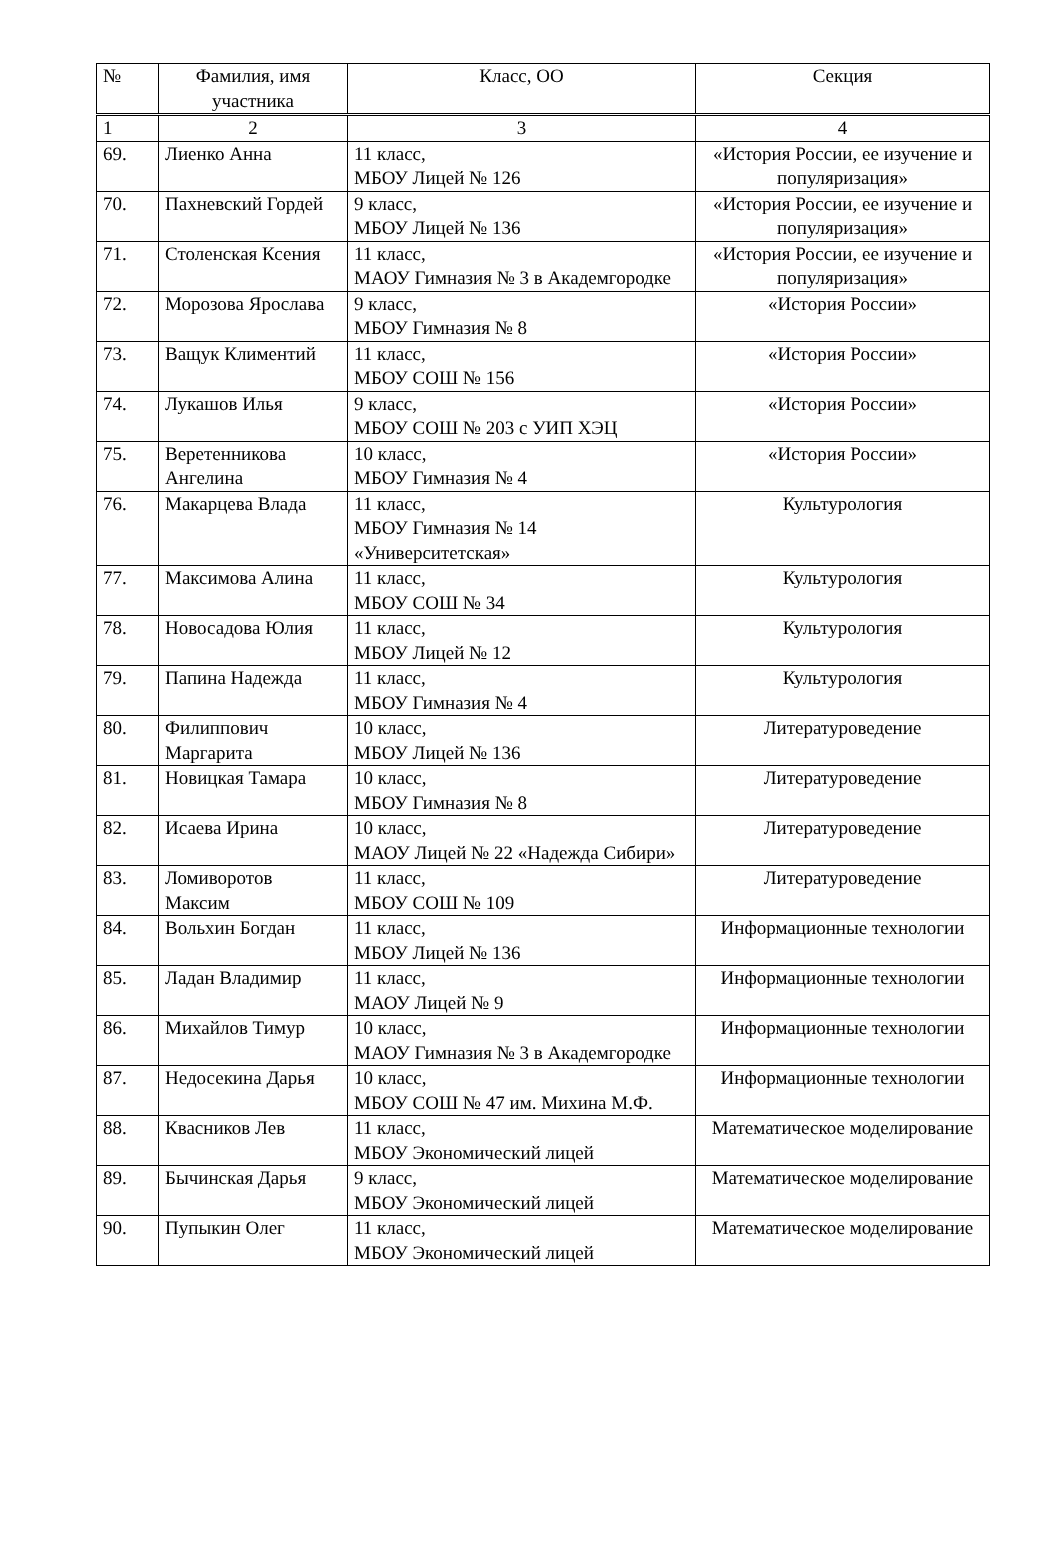| № | Фамилия, имя участника | Класс, ОО | Секция |
| --- | --- | --- | --- |
| 1 | 2 | 3 | 4 |
| 69. | Лиенко Анна | 11 класс, МБОУ Лицей № 126 | «История России, ее изучение и популяризация» |
| 70. | Пахневский Гордей | 9 класс, МБОУ Лицей № 136 | «История России, ее изучение и популяризация» |
| 71. | Столенская Ксения | 11 класс, МАОУ Гимназия № 3 в Академгородке | «История России, ее изучение и популяризация» |
| 72. | Морозова Ярослава | 9 класс, МБОУ Гимназия № 8 | «История России» |
| 73. | Ващук Климентий | 11 класс, МБОУ СОШ № 156 | «История России» |
| 74. | Лукашов Илья | 9 класс, МБОУ СОШ № 203 с УИП ХЭЦ | «История России» |
| 75. | Веретенникова Ангелина | 10 класс, МБОУ Гимназия № 4 | «История России» |
| 76. | Макарцева Влада | 11 класс, МБОУ Гимназия № 14 «Университетская» | Культурология |
| 77. | Максимова Алина | 11 класс, МБОУ СОШ № 34 | Культурология |
| 78. | Новосадова Юлия | 11 класс, МБОУ Лицей № 12 | Культурология |
| 79. | Папина Надежда | 11 класс, МБОУ Гимназия № 4 | Культурология |
| 80. | Филиппович Маргарита | 10 класс, МБОУ Лицей № 136 | Литературоведение |
| 81. | Новицкая Тамара | 10 класс, МБОУ Гимназия № 8 | Литературоведение |
| 82. | Исаева Ирина | 10 класс, МАОУ Лицей № 22 «Надежда Сибири» | Литературоведение |
| 83. | Ломиворотов Максим | 11 класс, МБОУ СОШ № 109 | Литературоведение |
| 84. | Вольхин Богдан | 11 класс, МБОУ Лицей № 136 | Информационные технологии |
| 85. | Ладан Владимир | 11 класс, МАОУ Лицей № 9 | Информационные технологии |
| 86. | Михайлов Тимур | 10 класс, МАОУ Гимназия № 3 в Академгородке | Информационные технологии |
| 87. | Недосекина Дарья | 10 класс, МБОУ СОШ № 47 им. Михина М.Ф. | Информационные технологии |
| 88. | Квасников Лев | 11 класс, МБОУ Экономический лицей | Математическое моделирование |
| 89. | Бычинская Дарья | 9 класс, МБОУ Экономический лицей | Математическое моделирование |
| 90. | Пупыкин Олег | 11 класс, МБОУ Экономический лицей | Математическое моделирование |